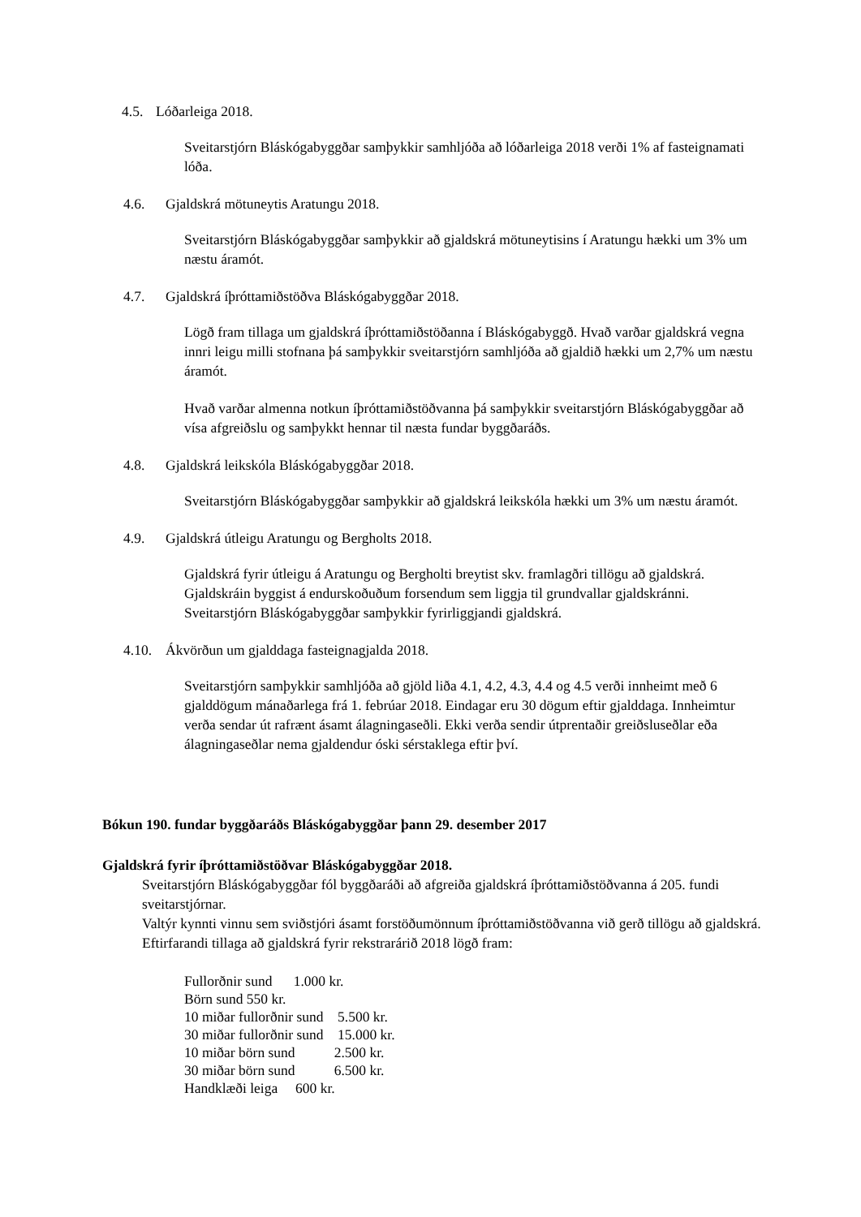4.5. Lóðarleiga 2018.
Sveitarstjórn Bláskógabyggðar samþykkir samhljóða að lóðarleiga 2018 verði 1% af fasteignamati lóða.
4.6. Gjaldskrá mötuneytis Aratungu 2018.
Sveitarstjórn Bláskógabyggðar samþykkir að gjaldskrá mötuneytisins í Aratungu hækki um 3% um næstu áramót.
4.7. Gjaldskrá íþróttamiðstöðva Bláskógabyggðar 2018.
Lögð fram tillaga um gjaldskrá íþróttamiðstöðanna í Bláskógabyggð. Hvað varðar gjaldskrá vegna innri leigu milli stofnana þá samþykkir sveitarstjórn samhljóða að gjaldið hækki um 2,7% um næstu áramót.
Hvað varðar almenna notkun íþróttamiðstöðvanna þá samþykkir sveitarstjórn Bláskógabyggðar að vísa afgreiðslu og samþykkt hennar til næsta fundar byggðaráðs.
4.8. Gjaldskrá leikskóla Bláskógabyggðar 2018.
Sveitarstjórn Bláskógabyggðar samþykkir að gjaldskrá leikskóla hækki um 3% um næstu áramót.
4.9. Gjaldskrá útleigu Aratungu og Bergholts 2018.
Gjaldskrá fyrir útleigu á Aratungu og Bergholti breytist skv. framlagðri tillögu að gjaldskrá. Gjaldskráin byggist á endurskoðuðum forsendum sem liggja til grundvallar gjaldskránni. Sveitarstjórn Bláskógabyggðar samþykkir fyrirliggjandi gjaldskrá.
4.10. Ákvörðun um gjalddaga fasteignagjalda 2018.
Sveitarstjórn samþykkir samhljóða að gjöld liða 4.1, 4.2, 4.3, 4.4 og 4.5 verði innheimt með 6 gjalddögum mánaðarlega frá 1. febrúar 2018. Eindagar eru 30 dögum eftir gjalddaga. Innheimtur verða sendar út rafrænt ásamt álagningaseðli. Ekki verða sendir útprentaðir greiðsluseðlar eða álagningaseðlar nema gjaldendur óski sérstaklega eftir því.
Bókun 190. fundar byggðaráðs Bláskógabyggðar þann 29. desember 2017
Gjaldskrá fyrir íþróttamiðstöðvar Bláskógabyggðar 2018.
Sveitarstjórn Bláskógabyggðar fól byggðaráði að afgreiða gjaldskrá íþróttamiðstöðvanna á 205. fundi sveitarstjórnar.
Valtýr kynnti vinnu sem sviðstjóri ásamt forstöðumönnum íþróttamiðstöðvanna við gerð tillögu að gjaldskrá. Eftirfarandi tillaga að gjaldskrá fyrir rekstrarárið 2018 lögð fram:
Fullorðnir sund 1.000 kr.
Börn sund 550 kr.
10 miðar fullorðnir sund 5.500 kr.
30 miðar fullorðnir sund 15.000 kr.
10 miðar börn sund 2.500 kr.
30 miðar börn sund 6.500 kr.
Handklæði leiga 600 kr.